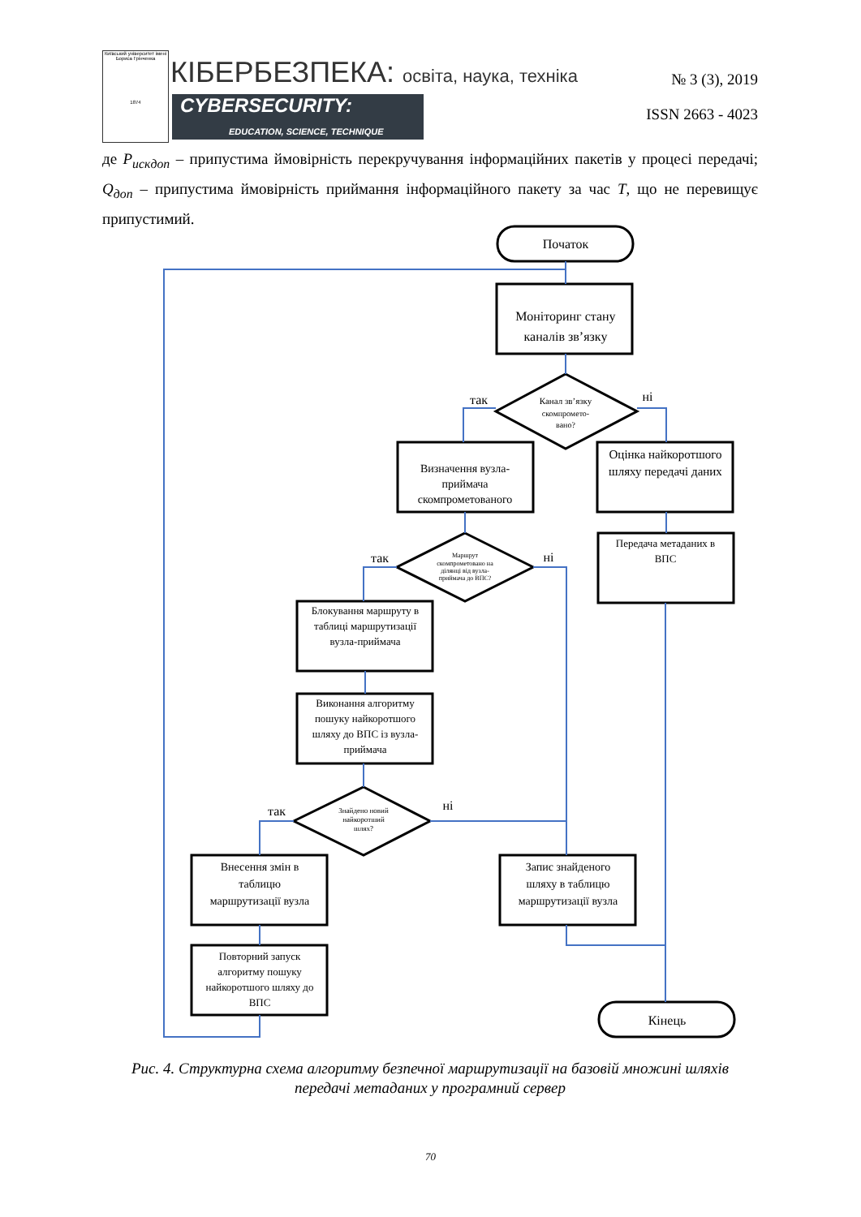Київський університет імені Бориса Грінченка
1874
КІБЕРБЕЗПЕКА: освіта, наука, техніка
№ 3 (3), 2019
CYBERSECURITY:
EDUCATION, SCIENCE, TECHNIQUE
ISSN 2663 - 4023
де P<sub>искдоп</sub> – припустима ймовірність перекручування інформаційних пакетів у процесі передачі; Q<sub>доп</sub> – припустима ймовірність приймання інформаційного пакету за час T, що не перевищує припустимий.
Початок
Моніторинг стану
каналів зв’язку
Канал зв’язку
скомпромето-
вано?
так
ні
Визначення вузла-
приймача
скомпрометованого
Оцінка найкоротшого
шляху передачі даних
Маршрут
скомпрометовано на
ділянці від вузла-
приймача до ВПС?
так
ні
Передача метаданих в
ВПС
Блокування маршруту в
таблиці маршрутизації
вузла-приймача
Виконання алгоритму
пошуку найкоротшого
шляху до ВПС із вузла-
приймача
Знайдено новий
найкоротший
шлях?
так
ні
Внесення змін в
таблицю
маршрутизації вузла
Запис знайденого
шляху в таблицю
маршрутизації вузла
Повторний запуск
алгоритму пошуку
найкоротшого шляху до
ВПС
Кінець
Рис. 4. Структурна схема алгоритму безпечної маршрутизації на базовій множині шляхів передачі метаданих у програмний сервер
70